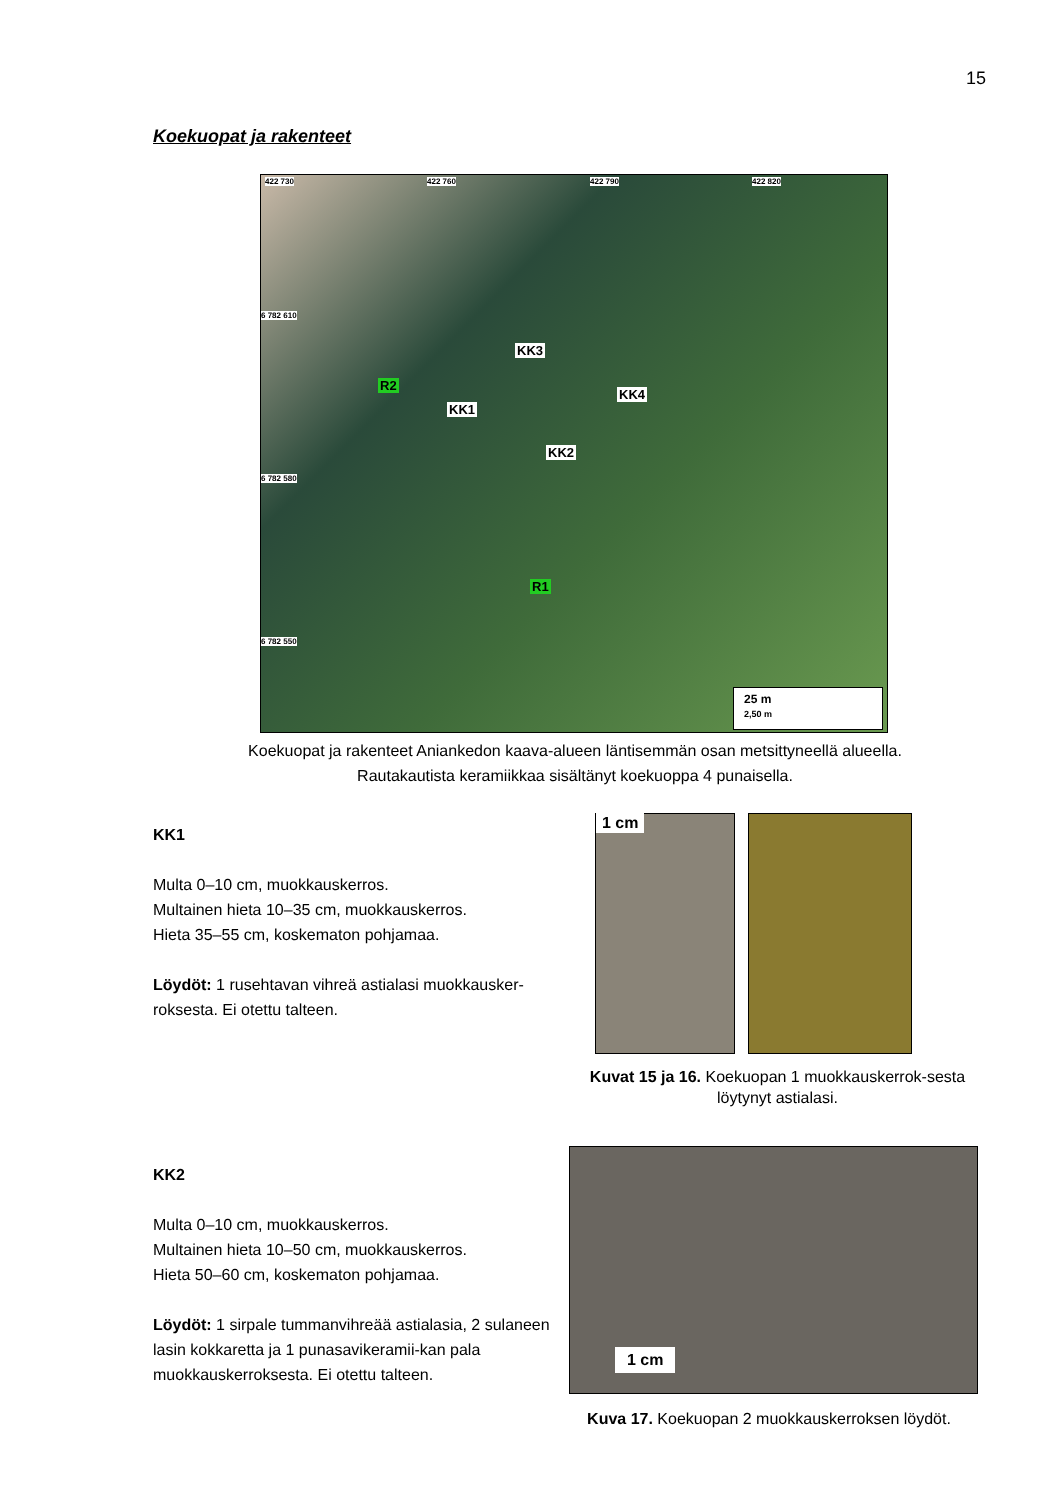15
Koekuopat ja rakenteet
422 730 422 760 422 790 422 820
6 782 610
6 782 580
6 782 550
KK3
R2
KK1
KK4
KK2
R1
25 m
2,50 m
Koekuopat ja rakenteet Aniankedon kaava-alueen läntisemmän osan metsittyneellä alueella.
Rautakautista keramiikkaa sisältänyt koekuoppa 4 punaisella.
KK1
Multa 0–10 cm, muokkauskerros.
Multainen hieta 10–35 cm, muokkauskerros.
Hieta 35–55 cm, koskematon pohjamaa.
Löydöt: 1 rusehtavan vihreä astialasi muokkausker-roksesta. Ei otettu talteen.
1 cm
Kuvat 15 ja 16. Koekuopan 1 muokkauskerrok-sesta löytynyt astialasi.
KK2
Multa 0–10 cm, muokkauskerros.
Multainen hieta 10–50 cm, muokkauskerros.
Hieta 50–60 cm, koskematon pohjamaa.
Löydöt: 1 sirpale tummanvihreää astialasia, 2 sulaneen lasin kokkaretta ja 1 punasavikeramii-kan pala muokkauskerroksesta. Ei otettu talteen.
1 cm
Kuva 17. Koekuopan 2 muokkauskerroksen löydöt.